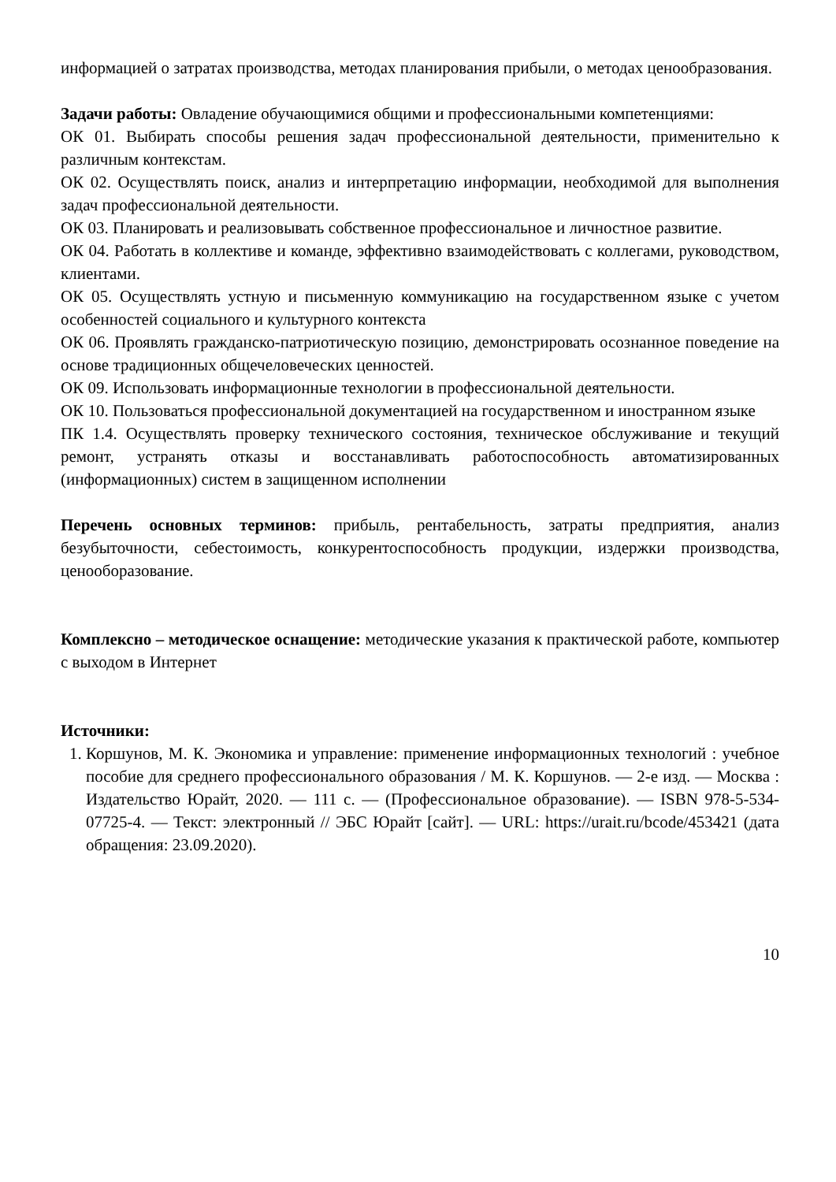информацией о затратах производства, методах планирования прибыли, о методах ценообразования.
Задачи работы: Овладение обучающимися общими и профессиональными компетенциями:
ОК 01. Выбирать способы решения задач профессиональной деятельности, применительно к различным контекстам.
ОК 02. Осуществлять поиск, анализ и интерпретацию информации, необходимой для выполнения задач профессиональной деятельности.
ОК 03. Планировать и реализовывать собственное профессиональное и личностное развитие.
ОК 04. Работать в коллективе и команде, эффективно взаимодействовать с коллегами, руководством, клиентами.
ОК 05. Осуществлять устную и письменную коммуникацию на государственном языке с учетом особенностей социального и культурного контекста
ОК 06. Проявлять гражданско-патриотическую позицию, демонстрировать осознанное поведение на основе традиционных общечеловеческих ценностей.
ОК 09. Использовать информационные технологии в профессиональной деятельности.
ОК 10. Пользоваться профессиональной документацией на государственном и иностранном языке
ПК 1.4. Осуществлять проверку технического состояния, техническое обслуживание и текущий ремонт, устранять отказы и восстанавливать работоспособность автоматизированных (информационных) систем в защищенном исполнении
Перечень основных терминов: прибыль, рентабельность, затраты предприятия, анализ безубыточности, себестоимость, конкурентоспособность продукции, издержки производства, ценооборазование.
Комплексно – методическое оснащение: методические указания к практической работе, компьютер с выходом в Интернет
Источники:
1. Коршунов, М. К. Экономика и управление: применение информационных технологий : учебное пособие для среднего профессионального образования / М. К. Коршунов. — 2-е изд. — Москва : Издательство Юрайт, 2020. — 111 с. — (Профессиональное образование). — ISBN 978-5-534-07725-4. — Текст: электронный // ЭБС Юрайт [сайт]. — URL: https://urait.ru/bcode/453421 (дата обращения: 23.09.2020).
10